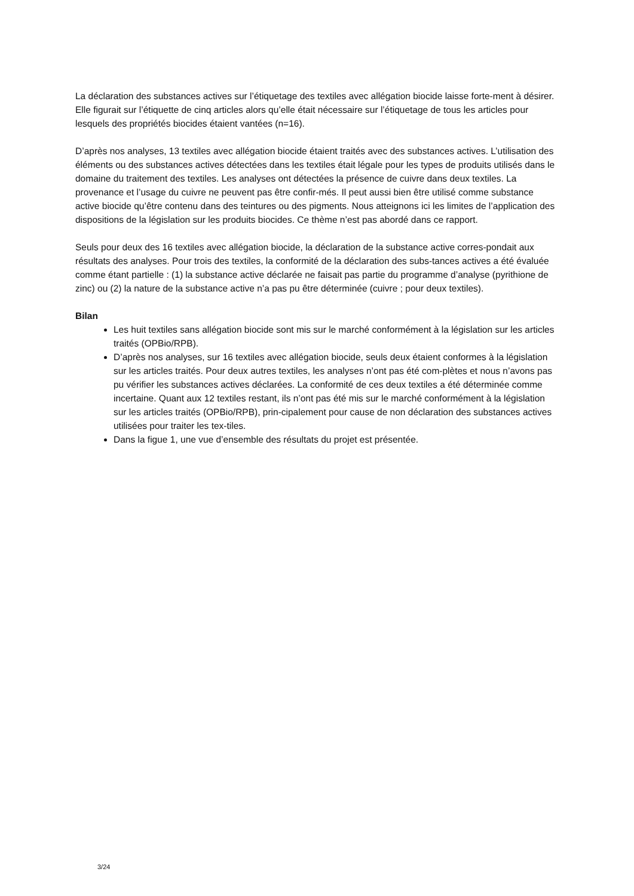La déclaration des substances actives sur l’étiquetage des textiles avec allégation biocide laisse forte-ment à désirer. Elle figurait sur l’étiquette de cinq articles alors qu’elle était nécessaire sur l’étiquetage de tous les articles pour lesquels des propriétés biocides étaient vantées (n=16).
D’après nos analyses, 13 textiles avec allégation biocide étaient traités avec des substances actives. L’utilisation des éléments ou des substances actives détectées dans les textiles était légale pour les types de produits utilisés dans le domaine du traitement des textiles. Les analyses ont détectées la présence de cuivre dans deux textiles. La provenance et l’usage du cuivre ne peuvent pas être confir-més. Il peut aussi bien être utilisé comme substance active biocide qu’être contenu dans des teintures ou des pigments. Nous atteignons ici les limites de l’application des dispositions de la législation sur les produits biocides. Ce thème n’est pas abordé dans ce rapport.
Seuls pour deux des 16 textiles avec allégation biocide, la déclaration de la substance active corres-pondait aux résultats des analyses. Pour trois des textiles, la conformité de la déclaration des subs-tances actives a été évaluée comme étant partielle : (1) la substance active déclarée ne faisait pas partie du programme d’analyse (pyrithione de zinc) ou (2) la nature de la substance active n’a pas pu être déterminée (cuivre ; pour deux textiles).
Bilan
Les huit textiles sans allégation biocide sont mis sur le marché conformément à la législation sur les articles traités (OPBio/RPB).
D’après nos analyses, sur 16 textiles avec allégation biocide, seuls deux étaient conformes à la législation sur les articles traités. Pour deux autres textiles, les analyses n’ont pas été com-plètes et nous n’avons pas pu vérifier les substances actives déclarées. La conformité de ces deux textiles a été déterminée comme incertaine. Quant aux 12 textiles restant, ils n’ont pas été mis sur le marché conformément à la législation sur les articles traités (OPBio/RPB), prin-cipalement pour cause de non déclaration des substances actives utilisées pour traiter les tex-tiles.
Dans la figue 1, une vue d’ensemble des résultats du projet est présentée.
3/24